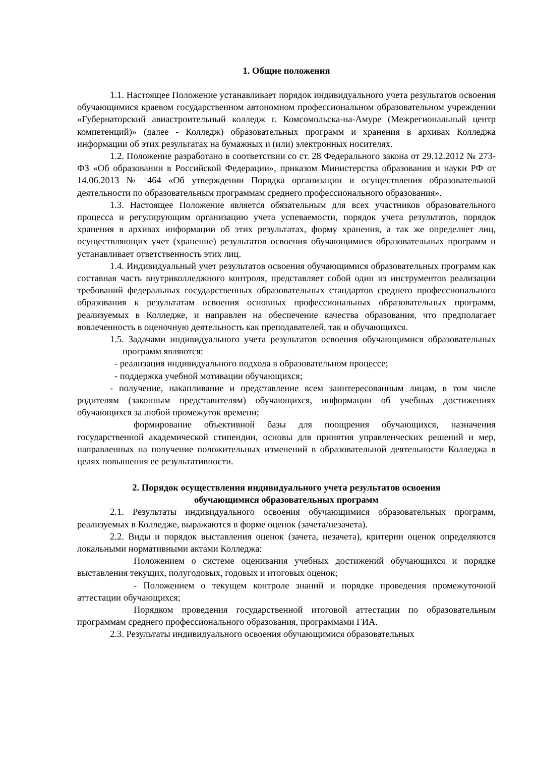1. Общие положения
1.1. Настоящее Положение устанавливает порядок индивидуального учета результатов освоения обучающимися краевом государственном автономном профессиональном образовательном учреждении «Губернаторский авиастроительный колледж г. Комсомольска-на-Амуре (Межрегиональный центр компетенций)» (далее - Колледж) образовательных программ и хранения в архивах Колледжа информации об этих результатах на бумажных и (или) электронных носителях.
1.2. Положение разработано в соответствии со ст. 28 Федерального закона от 29.12.2012 № 273-ФЗ «Об образовании в Российской Федерации», приказом Министерства образования и науки РФ от 14.06.2013 № 464 «Об утверждении Порядка организации и осуществления образовательной деятельности по образовательным программам среднего профессионального образования».
1.3. Настоящее Положение является обязательным для всех участников образовательного процесса и регулирующим организацию учета успеваемости, порядок учета результатов, порядок хранения в архивах информации об этих результатах, форму хранения, а так же определяет лиц, осуществляющих учет (хранение) результатов освоения обучающимися образовательных программ и устанавливает ответственность этих лиц.
1.4. Индивидуальный учет результатов освоения обучающимися образовательных программ как составная часть внутриколледжного контроля, представляет собой один из инструментов реализации требований федеральных государственных образовательных стандартов среднего профессионального образования к результатам освоения основных профессиональных образовательных программ, реализуемых в Колледже, и направлен на обеспечение качества образования, что предполагает вовлеченность в оценочную деятельность как преподавателей, так и обучающихся.
1.5. Задачами индивидуального учета результатов освоения обучающимися образовательных программ являются:
- реализация индивидуального подхода в образовательном процессе;
- поддержка учебной мотивации обучающихся;
- получение, накапливание и представление всем заинтересованным лицам, в том числе родителям (законным представителям) обучающихся, информации об учебных достижениях обучающихся за любой промежуток времени;
формирование объективной базы для поощрения обучающихся, назначения государственной академической стипендии, основы для принятия управленческих решений и мер, направленных на получение положительных изменений в образовательной деятельности Колледжа в целях повышения ее результативности.
2. Порядок осуществления индивидуального учета результатов освоения
обучающимися образовательных программ
2.1. Результаты индивидуального освоения обучающимися образовательных программ, реализуемых в Колледже, выражаются в форме оценок (зачета/незачета).
2.2. Виды и порядок выставления оценок (зачета, незачета), критерии оценок определяются локальными нормативными актами Колледжа:
Положением о системе оценивания учебных достижений обучающихся и порядке выставления текущих, полугодовых, годовых и итоговых оценок;
- Положением о текущем контроле знаний и порядке проведения промежуточной аттестации обучающихся;
Порядком проведения государственной итоговой аттестации по образовательным программам среднего профессионального образования, программами ГИА.
2.3. Результаты индивидуального освоения обучающимися образовательных